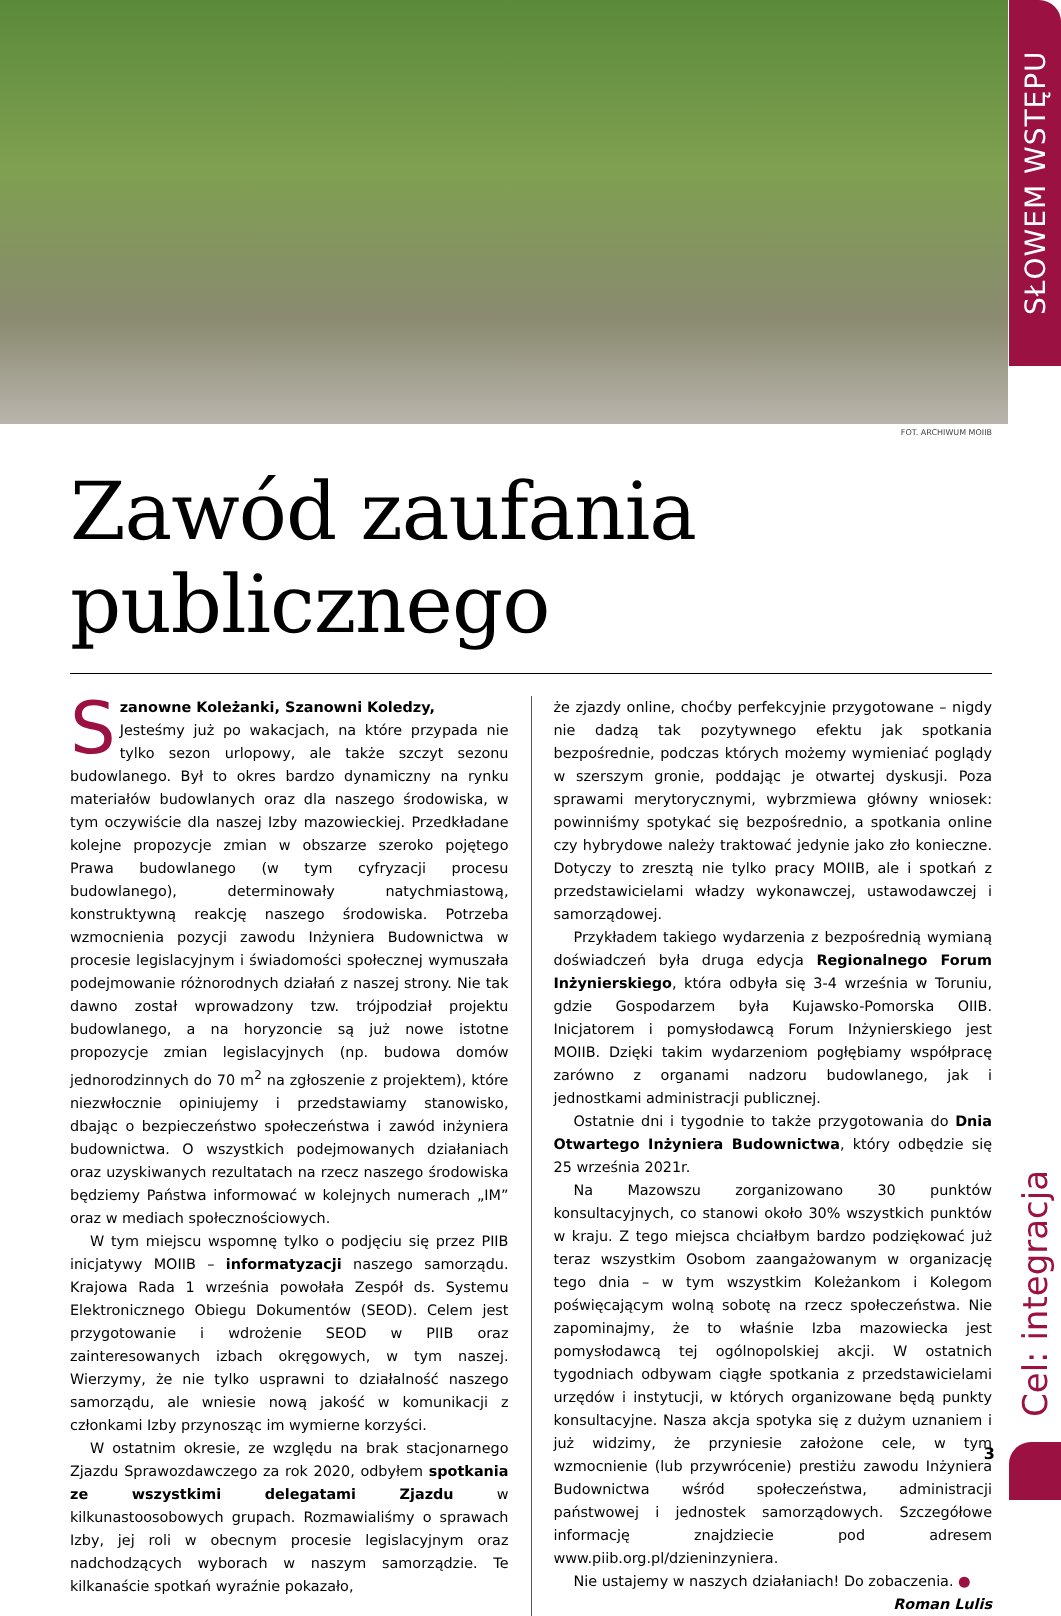SŁOWEM WSTĘPU
FOT. ARCHIWUM MOIIB
Zawód zaufania publicznego
Szanowne Koleżanki, Szanowni Koledzy,
Jesteśmy już po wakacjach, na które przypada nie tylko sezon urlopowy, ale także szczyt sezonu budowlanego. Był to okres bardzo dynamiczny na rynku materiałów budowlanych oraz dla naszego środowiska, w tym oczywiście dla naszej Izby mazowieckiej. Przedkładane kolejne propozycje zmian w obszarze szeroko pojętego Prawa budowlanego (w tym cyfryzacji procesu budowlanego), determinowały natychmiastową, konstruktywną reakcję naszego środowiska. Potrzeba wzmocnienia pozycji zawodu Inżyniera Budownictwa w procesie legislacyjnym i świadomości społecznej wymuszała podejmowanie różnorodnych działań z naszej strony. Nie tak dawno został wprowadzony tzw. trójpodział projektu budowlanego, a na horyzoncie są już nowe istotne propozycje zmian legislacyjnych (np. budowa domów jednorodzinnych do 70 m<sup>2</sup> na zgłoszenie z projektem), które niezwłocznie opiniujemy i przedstawiamy stanowisko, dbając o bezpieczeństwo społeczeństwa i zawód inżyniera budownictwa. O wszystkich podejmowanych działaniach oraz uzyskiwanych rezultatach na rzecz naszego środowiska będziemy Państwa informować w kolejnych numerach „IM” oraz w mediach społecznościowych.
W tym miejscu wspomnę tylko o podjęciu się przez PIIB inicjatywy MOIIB – informatyzacji naszego samorządu. Krajowa Rada 1 września powołała Zespół ds. Systemu Elektronicznego Obiegu Dokumentów (SEOD). Celem jest przygotowanie i wdrożenie SEOD w PIIB oraz zainteresowanych izbach okręgowych, w tym naszej. Wierzymy, że nie tylko usprawni to działalność naszego samorządu, ale wniesie nową jakość w komunikacji z członkami Izby przynosząc im wymierne korzyści.
W ostatnim okresie, ze względu na brak stacjonarnego Zjazdu Sprawozdawczego za rok 2020, odbyłem spotkania ze wszystkimi delegatami Zjazdu w kilkunastoosobowych grupach. Rozmawialiśmy o sprawach Izby, jej roli w obecnym procesie legislacyjnym oraz nadchodzących wyborach w naszym samorządzie. Te kilkanaście spotkań wyraźnie pokazało,
że zjazdy online, choćby perfekcyjnie przygotowane – nigdy nie dadzą tak pozytywnego efektu jak spotkania bezpośrednie, podczas których możemy wymieniać poglądy w szerszym gronie, poddając je otwartej dyskusji. Poza sprawami merytorycznymi, wybrzmiewa główny wniosek: powinniśmy spotykać się bezpośrednio, a spotkania online czy hybrydowe należy traktować jedynie jako zło konieczne. Dotyczy to zresztą nie tylko pracy MOIIB, ale i spotkań z przedstawicielami władzy wykonawczej, ustawodawczej i samorządowej.
Przykładem takiego wydarzenia z bezpośrednią wymianą doświadczeń była druga edycja Regionalnego Forum Inżynierskiego, która odbyła się 3-4 września w Toruniu, gdzie Gospodarzem była Kujawsko-Pomorska OIIB. Inicjatorem i pomysłodawcą Forum Inżynierskiego jest MOIIB. Dzięki takim wydarzeniom pogłębiamy współpracę zarówno z organami nadzoru budowlanego, jak i jednostkami administracji publicznej.
Ostatnie dni i tygodnie to także przygotowania do Dnia Otwartego Inżyniera Budownictwa, który odbędzie się 25 września 2021r.
Na Mazowszu zorganizowano 30 punktów konsultacyjnych, co stanowi około 30% wszystkich punktów w kraju. Z tego miejsca chciałbym bardzo podziękować już teraz wszystkim Osobom zaangażowanym w organizację tego dnia – w tym wszystkim Koleżankom i Kolegom poświęcającym wolną sobotę na rzecz społeczeństwa. Nie zapominajmy, że to właśnie Izba mazowiecka jest pomysłodawcą tej ogólnopolskiej akcji. W ostatnich tygodniach odbywam ciągłe spotkania z przedstawicielami urzędów i instytucji, w których organizowane będą punkty konsultacyjne. Nasza akcja spotyka się z dużym uznaniem i już widzimy, że przyniesie założone cele, w tym wzmocnienie (lub przywrócenie) prestiżu zawodu Inżyniera Budownictwa wśród społeczeństwa, administracji państwowej i jednostek samorządowych. Szczegółowe informację znajdziecie pod adresem www.piib.org.pl/dzieninzyniera.
Nie ustajemy w naszych działaniach! Do zobaczenia. ●
Roman Lulis
Cel: integracja
3